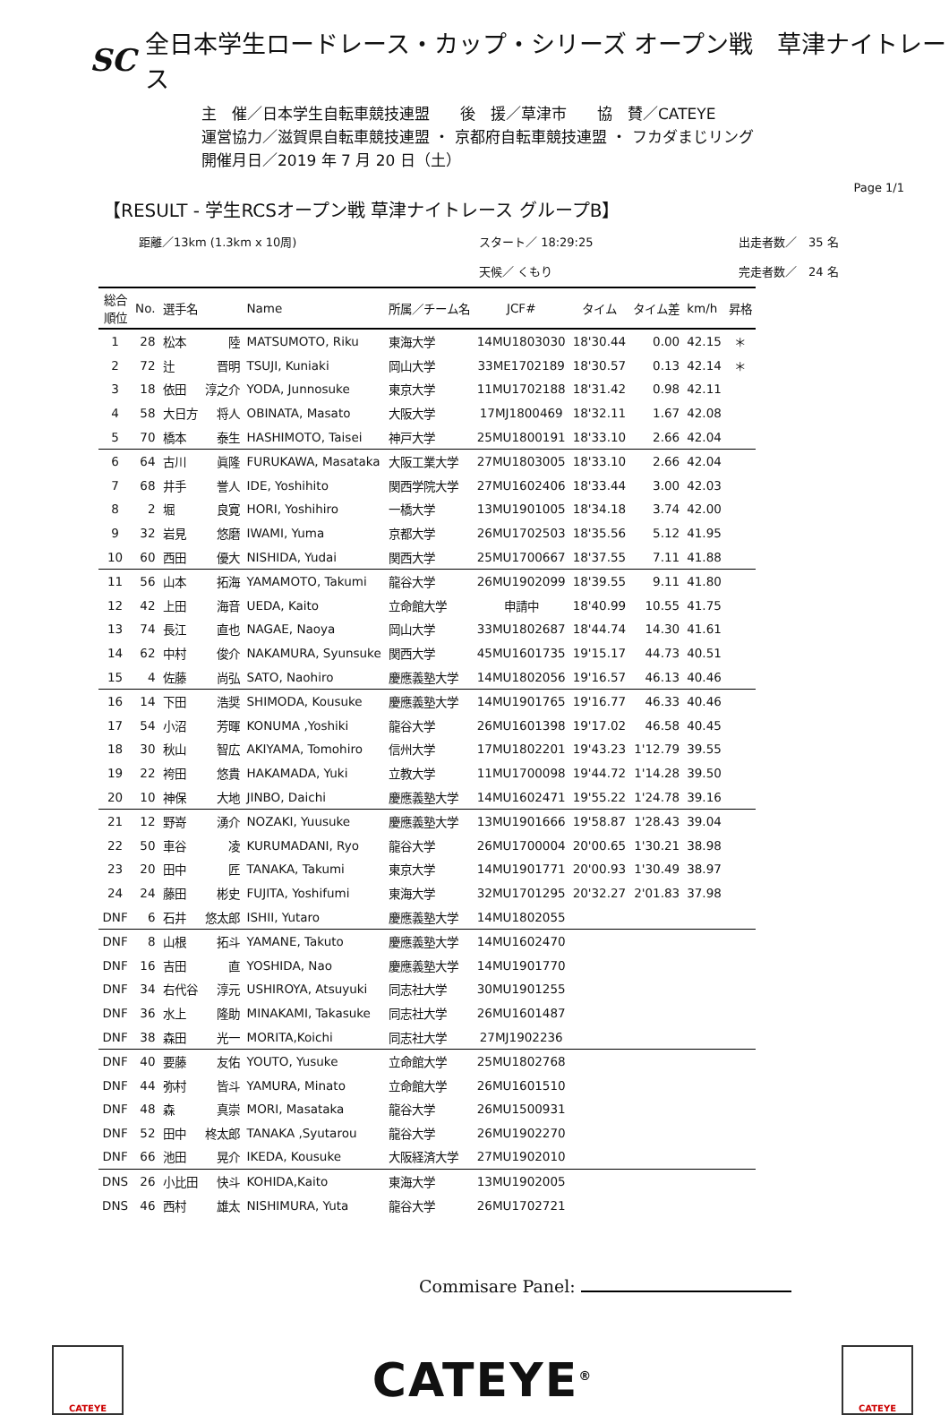SC 全日本学生ロードレース・カップ・シリーズ オープン戦　草津ナイトレース
主　催／日本学生自転車競技連盟　　後　援／草津市　　協　賛／CATEYE
運営協力／滋賀県自転車競技連盟 ・ 京都府自転車競技連盟 ・ フカダまじリング
開催月日／2019 年 7 月 20 日（土）
Page 1/1
【RESULT - 学生RCSオープン戦 草津ナイトレース グループB】
距離／13km (1.3km x 10周)
スタート／ 18:29:25
出走者数／　35 名
天候／ くもり
完走者数／　24 名
| 総合 順位 | No. | 選手名 | | Name | 所属／チーム名 | JCF# | タイム | タイム差 | km/h | 昇格 |
| --- | --- | --- | --- | --- | --- | --- | --- | --- | --- | --- |
| 1 | 28 | 松本 | 陸 | MATSUMOTO, Riku | 東海大学 | 14MU1803030 | 18'30.44 | 0.00 | 42.15 | ＊ |
| 2 | 72 | 辻 | 晋明 | TSUJI, Kuniaki | 岡山大学 | 33ME1702189 | 18'30.57 | 0.13 | 42.14 | ＊ |
| 3 | 18 | 依田 | 淳之介 | YODA, Junnosuke | 東京大学 | 11MU1702188 | 18'31.42 | 0.98 | 42.11 | |
| 4 | 58 | 大日方 | 将人 | OBINATA, Masato | 大阪大学 | 17MJ1800469 | 18'32.11 | 1.67 | 42.08 | |
| 5 | 70 | 橋本 | 泰生 | HASHIMOTO, Taisei | 神戸大学 | 25MU1800191 | 18'33.10 | 2.66 | 42.04 | |
| 6 | 64 | 古川 | 眞隆 | FURUKAWA, Masataka | 大阪工業大学 | 27MU1803005 | 18'33.10 | 2.66 | 42.04 | |
| 7 | 68 | 井手 | 誉人 | IDE, Yoshihito | 関西学院大学 | 27MU1602406 | 18'33.44 | 3.00 | 42.03 | |
| 8 | 2 | 堀 | 良寛 | HORI, Yoshihiro | 一橋大学 | 13MU1901005 | 18'34.18 | 3.74 | 42.00 | |
| 9 | 32 | 岩見 | 悠磨 | IWAMI, Yuma | 京都大学 | 26MU1702503 | 18'35.56 | 5.12 | 41.95 | |
| 10 | 60 | 西田 | 優大 | NISHIDA, Yudai | 関西大学 | 25MU1700667 | 18'37.55 | 7.11 | 41.88 | |
| 11 | 56 | 山本 | 拓海 | YAMAMOTO, Takumi | 龍谷大学 | 26MU1902099 | 18'39.55 | 9.11 | 41.80 | |
| 12 | 42 | 上田 | 海音 | UEDA, Kaito | 立命館大学 | 申請中 | 18'40.99 | 10.55 | 41.75 | |
| 13 | 74 | 長江 | 直也 | NAGAE, Naoya | 岡山大学 | 33MU1802687 | 18'44.74 | 14.30 | 41.61 | |
| 14 | 62 | 中村 | 俊介 | NAKAMURA, Syunsuke | 関西大学 | 45MU1601735 | 19'15.17 | 44.73 | 40.51 | |
| 15 | 4 | 佐藤 | 尚弘 | SATO, Naohiro | 慶應義塾大学 | 14MU1802056 | 19'16.57 | 46.13 | 40.46 | |
| 16 | 14 | 下田 | 浩奨 | SHIMODA, Kousuke | 慶應義塾大学 | 14MU1901765 | 19'16.77 | 46.33 | 40.46 | |
| 17 | 54 | 小沼 | 芳暉 | KONUMA ,Yoshiki | 龍谷大学 | 26MU1601398 | 19'17.02 | 46.58 | 40.45 | |
| 18 | 30 | 秋山 | 智広 | AKIYAMA, Tomohiro | 信州大学 | 17MU1802201 | 19'43.23 | 1'12.79 | 39.55 | |
| 19 | 22 | 袴田 | 悠貴 | HAKAMADA, Yuki | 立教大学 | 11MU1700098 | 19'44.72 | 1'14.28 | 39.50 | |
| 20 | 10 | 神保 | 大地 | JINBO, Daichi | 慶應義塾大学 | 14MU1602471 | 19'55.22 | 1'24.78 | 39.16 | |
| 21 | 12 | 野嵜 | 湧介 | NOZAKI, Yuusuke | 慶應義塾大学 | 13MU1901666 | 19'58.87 | 1'28.43 | 39.04 | |
| 22 | 50 | 車谷 | 凌 | KURUMADANI, Ryo | 龍谷大学 | 26MU1700004 | 20'00.65 | 1'30.21 | 38.98 | |
| 23 | 20 | 田中 | 匠 | TANAKA, Takumi | 東京大学 | 14MU1901771 | 20'00.93 | 1'30.49 | 38.97 | |
| 24 | 24 | 藤田 | 彬史 | FUJITA, Yoshifumi | 東海大学 | 32MU1701295 | 20'32.27 | 2'01.83 | 37.98 | |
| DNF | 6 | 石井 | 悠太郎 | ISHII, Yutaro | 慶應義塾大学 | 14MU1802055 | | | | |
| DNF | 8 | 山根 | 拓斗 | YAMANE, Takuto | 慶應義塾大学 | 14MU1602470 | | | | |
| DNF | 16 | 吉田 | 直 | YOSHIDA, Nao | 慶應義塾大学 | 14MU1901770 | | | | |
| DNF | 34 | 右代谷 | 淳元 | USHIROYA, Atsuyuki | 同志社大学 | 30MU1901255 | | | | |
| DNF | 36 | 水上 | 隆助 | MINAKAMI, Takasuke | 同志社大学 | 26MU1601487 | | | | |
| DNF | 38 | 森田 | 光一 | MORITA,Koichi | 同志社大学 | 27MJ1902236 | | | | |
| DNF | 40 | 要藤 | 友佑 | YOUTO, Yusuke | 立命館大学 | 25MU1802768 | | | | |
| DNF | 44 | 弥村 | 皆斗 | YAMURA, Minato | 立命館大学 | 26MU1601510 | | | | |
| DNF | 48 | 森 | 真崇 | MORI, Masataka | 龍谷大学 | 26MU1500931 | | | | |
| DNF | 52 | 田中 | 柊太郎 | TANAKA ,Syutarou | 龍谷大学 | 26MU1902270 | | | | |
| DNF | 66 | 池田 | 晃介 | IKEDA, Kousuke | 大阪経済大学 | 27MU1902010 | | | | |
| DNS | 26 | 小比田 | 快斗 | KOHIDA,Kaito | 東海大学 | 13MU1902005 | | | | |
| DNS | 46 | 西村 | 雄太 | NISHIMURA, Yuta | 龍谷大学 | 26MU1702721 | | | | |
Commisare Panel:
CATEYE
CATEYE<sup>®</sup>
CATEYE